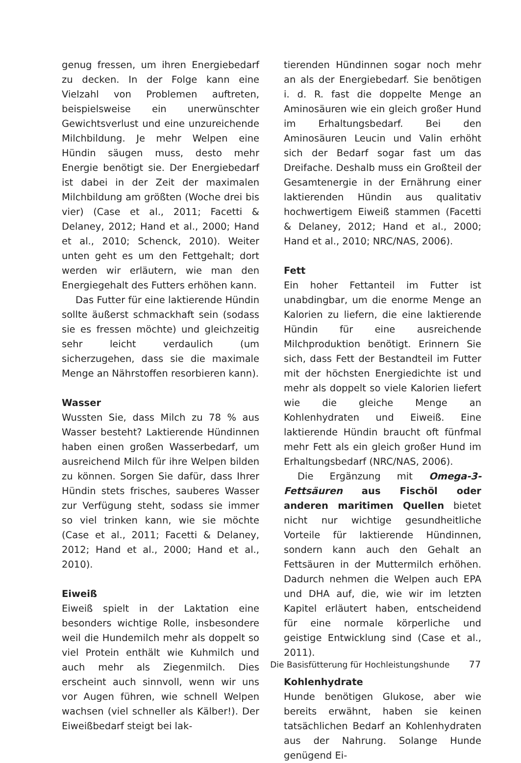genug fressen, um ihren Energiebedarf zu decken. In der Folge kann eine Vielzahl von Problemen auftreten, beispielsweise ein unerwünschter Gewichtsverlust und eine unzureichende Milchbildung. Je mehr Welpen eine Hündin säugen muss, desto mehr Energie benötigt sie. Der Energiebedarf ist dabei in der Zeit der maximalen Milchbildung am größten (Woche drei bis vier) (Case et al., 2011; Facetti & Delaney, 2012; Hand et al., 2000; Hand et al., 2010; Schenck, 2010). Weiter unten geht es um den Fettgehalt; dort werden wir erläutern, wie man den Energiegehalt des Futters erhöhen kann.
Das Futter für eine laktierende Hündin sollte äußerst schmackhaft sein (sodass sie es fressen möchte) und gleichzeitig sehr leicht verdaulich (um sicherzugehen, dass sie die maximale Menge an Nährstoffen resorbieren kann).
Wasser
Wussten Sie, dass Milch zu 78 % aus Wasser besteht? Laktierende Hündinnen haben einen großen Wasserbedarf, um ausreichend Milch für ihre Welpen bilden zu können. Sorgen Sie dafür, dass Ihrer Hündin stets frisches, sauberes Wasser zur Verfügung steht, sodass sie immer so viel trinken kann, wie sie möchte (Case et al., 2011; Facetti & Delaney, 2012; Hand et al., 2000; Hand et al., 2010).
Eiweiß
Eiweiß spielt in der Laktation eine besonders wichtige Rolle, insbesondere weil die Hundemilch mehr als doppelt so viel Protein enthält wie Kuhmilch und auch mehr als Ziegenmilch. Dies erscheint auch sinnvoll, wenn wir uns vor Augen führen, wie schnell Welpen wachsen (viel schneller als Kälber!). Der Eiweißbedarf steigt bei lak-
tierenden Hündinnen sogar noch mehr an als der Energiebedarf. Sie benötigen i. d. R. fast die doppelte Menge an Aminosäuren wie ein gleich großer Hund im Erhaltungsbedarf. Bei den Aminosäuren Leucin und Valin erhöht sich der Bedarf sogar fast um das Dreifache. Deshalb muss ein Großteil der Gesamtenergie in der Ernährung einer laktierenden Hündin aus qualitativ hochwertigem Eiweiß stammen (Facetti & Delaney, 2012; Hand et al., 2000; Hand et al., 2010; NRC/NAS, 2006).
Fett
Ein hoher Fettanteil im Futter ist unabdingbar, um die enorme Menge an Kalorien zu liefern, die eine laktierende Hündin für eine ausreichende Milchproduktion benötigt. Erinnern Sie sich, dass Fett der Bestandteil im Futter mit der höchsten Energiedichte ist und mehr als doppelt so viele Kalorien liefert wie die gleiche Menge an Kohlenhydraten und Eiweiß. Eine laktierende Hündin braucht oft fünfmal mehr Fett als ein gleich großer Hund im Erhaltungsbedarf (NRC/NAS, 2006).
Die Ergänzung mit Omega-3-Fettsäuren aus Fischöl oder anderen maritimen Quellen bietet nicht nur wichtige gesundheitliche Vorteile für laktierende Hündinnen, sondern kann auch den Gehalt an Fettsäuren in der Muttermilch erhöhen. Dadurch nehmen die Welpen auch EPA und DHA auf, die, wie wir im letzten Kapitel erläutert haben, entscheidend für eine normale körperliche und geistige Entwicklung sind (Case et al., 2011).
Kohlenhydrate
Hunde benötigen Glukose, aber wie bereits erwähnt, haben sie keinen tatsächlichen Bedarf an Kohlenhydraten aus der Nahrung. Solange Hunde genügend Ei-
Die Basisfütterung für Hochleistungshunde 77